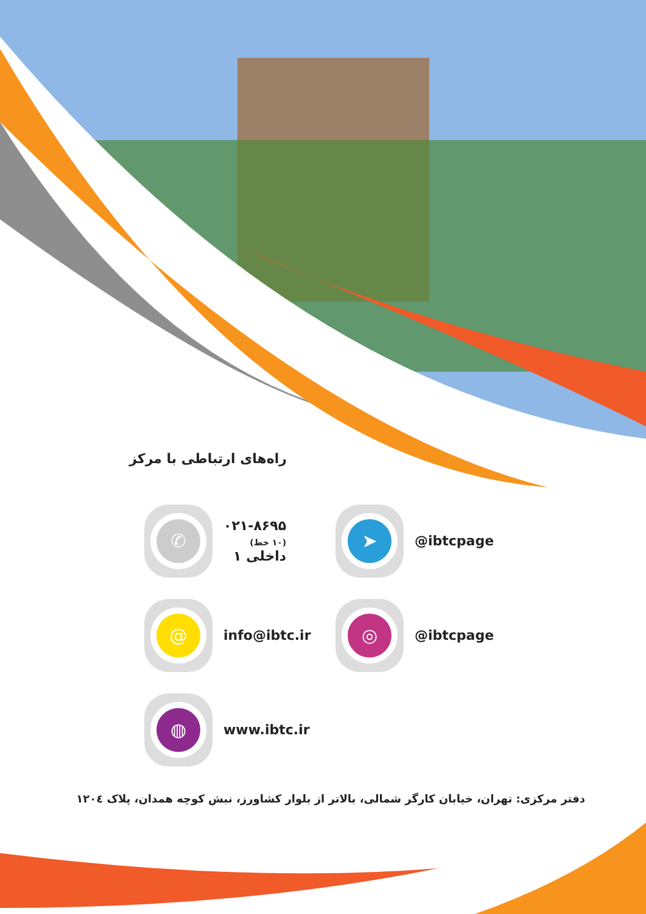راه‌های ارتباطی با مرکز
✆
۰۲۱-۸۶۹۵
(۱۰ خط)
داخلی ۱
➤
@ibtcpage
@
info@ibtc.ir
◎
@ibtcpage
◍
www.ibtc.ir
دفتر مرکزی: تهران، خیابان کارگر شمالی، بالاتر از بلوار کشاورز، نبش کوچه همدان، پلاک ۱۲۰٤